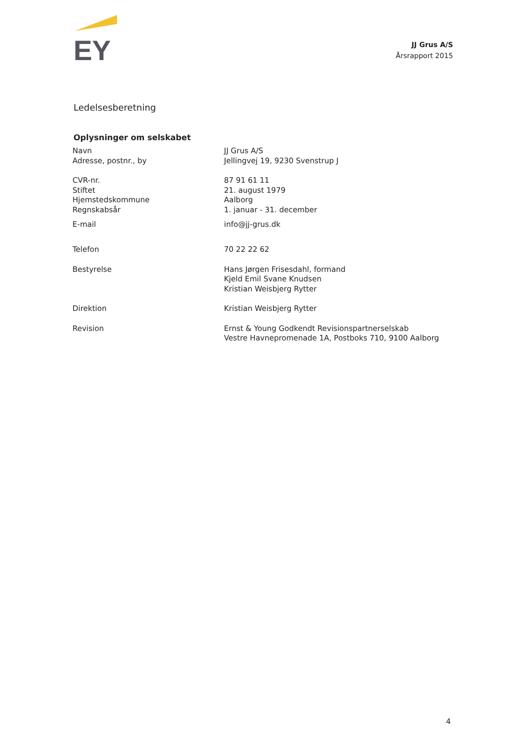EY
JJ Grus A/S
Årsrapport 2015
Ledelsesberetning
Oplysninger om selskabet
| Navn | JJ Grus A/S |
| Adresse, postnr., by | Jellingvej 19, 9230 Svenstrup J |
| CVR-nr. | 87 91 61 11 |
| Stiftet | 21. august 1979 |
| Hjemstedskommune | Aalborg |
| Regnskabsår | 1. januar - 31. december |
| E-mail | info@jj-grus.dk |
| Telefon | 70 22 22 62 |
| Bestyrelse | Hans Jørgen Frisesdahl, formand Kjeld Emil Svane Knudsen Kristian Weisbjerg Rytter |
| Direktion | Kristian Weisbjerg Rytter |
| Revision | Ernst & Young Godkendt Revisionspartnerselskab Vestre Havnepromenade 1A, Postboks 710, 9100 Aalborg |
4